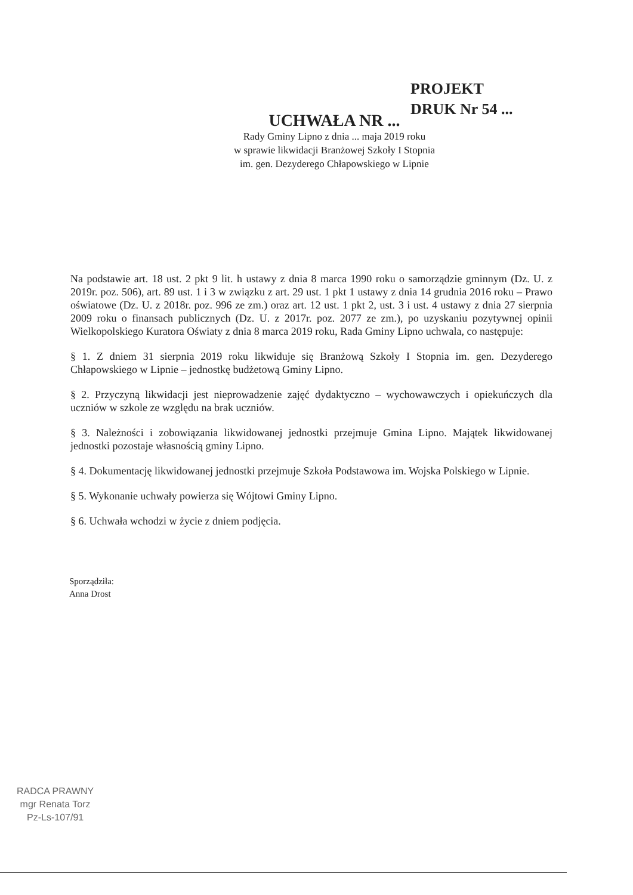PROJEKT
DRUK Nr 54 ...
UCHWAŁA NR ...
Rady Gminy Lipno z dnia ... maja 2019 roku
w sprawie likwidacji Branżowej Szkoły I Stopnia
im. gen. Dezyderego Chłapowskiego w Lipnie
Na podstawie art. 18 ust. 2 pkt 9 lit. h ustawy z dnia 8 marca 1990 roku o samorządzie gminnym (Dz. U. z 2019r. poz. 506), art. 89 ust. 1 i 3 w związku z art. 29 ust. 1 pkt 1 ustawy z dnia 14 grudnia 2016 roku – Prawo oświatowe (Dz. U. z 2018r. poz. 996 ze zm.) oraz art. 12 ust. 1 pkt 2, ust. 3 i ust. 4 ustawy z dnia 27 sierpnia 2009 roku o finansach publicznych (Dz. U. z 2017r. poz. 2077 ze zm.), po uzyskaniu pozytywnej opinii Wielkopolskiego Kuratora Oświaty z dnia 8 marca 2019 roku, Rada Gminy Lipno uchwala, co następuje:
§ 1. Z dniem 31 sierpnia 2019 roku likwiduje się Branżową Szkoły I Stopnia im. gen. Dezyderego Chłapowskiego w Lipnie – jednostkę budżetową Gminy Lipno.
§ 2. Przyczyną likwidacji jest nieprowadzenie zajęć dydaktyczno – wychowawczych i opiekuńczych dla uczniów w szkole ze względu na brak uczniów.
§ 3. Należności i zobowiązania likwidowanej jednostki przejmuje Gmina Lipno. Majątek likwidowanej jednostki pozostaje własnością gminy Lipno.
§ 4. Dokumentację likwidowanej jednostki przejmuje Szkoła Podstawowa im. Wojska Polskiego w Lipnie.
§ 5. Wykonanie uchwały powierza się Wójtowi Gminy Lipno.
§ 6. Uchwała wchodzi w życie z dniem podjęcia.
Sporządziła:
Anna Drost
RADCA PRAWNY
mgr Renata Torz
Pz-Ls-107/91